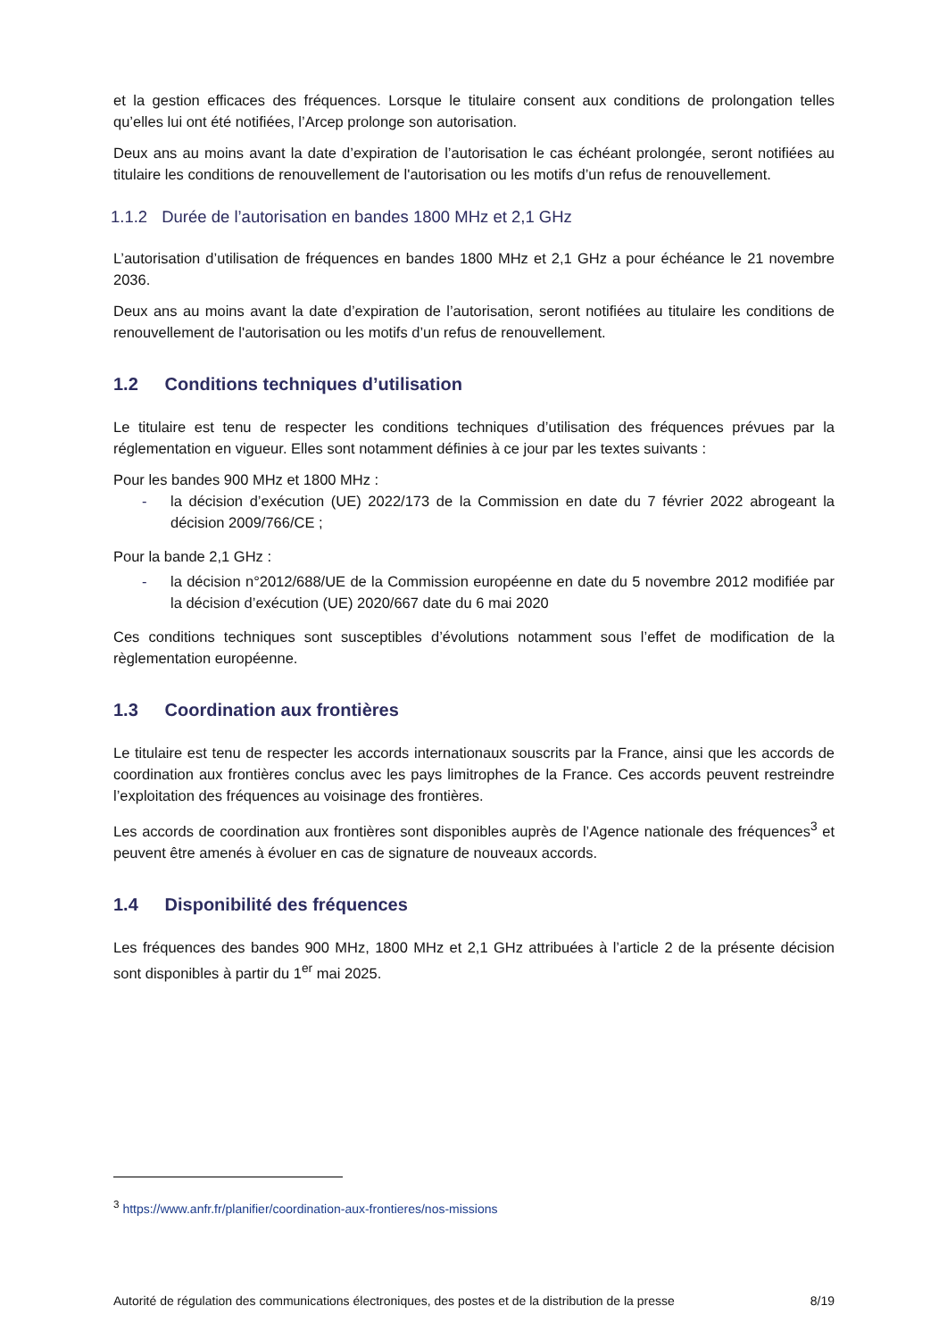et la gestion efficaces des fréquences. Lorsque le titulaire consent aux conditions de prolongation telles qu’elles lui ont été notifiées, l’Arcep prolonge son autorisation.
Deux ans au moins avant la date d’expiration de l’autorisation le cas échéant prolongée, seront notifiées au titulaire les conditions de renouvellement de l'autorisation ou les motifs d’un refus de renouvellement.
1.1.2 Durée de l’autorisation en bandes 1800 MHz et 2,1 GHz
L’autorisation d’utilisation de fréquences en bandes 1800 MHz et 2,1 GHz a pour échéance le 21 novembre 2036.
Deux ans au moins avant la date d’expiration de l’autorisation, seront notifiées au titulaire les conditions de renouvellement de l'autorisation ou les motifs d’un refus de renouvellement.
1.2 Conditions techniques d’utilisation
Le titulaire est tenu de respecter les conditions techniques d’utilisation des fréquences prévues par la réglementation en vigueur. Elles sont notamment définies à ce jour par les textes suivants :
Pour les bandes 900 MHz et 1800 MHz :
- la décision d’exécution (UE) 2022/173 de la Commission en date du 7 février 2022 abrogeant la décision 2009/766/CE ;
Pour la bande 2,1 GHz :
- la décision n°2012/688/UE de la Commission européenne en date du 5 novembre 2012 modifiée par la décision d’exécution (UE) 2020/667 date du 6 mai 2020
Ces conditions techniques sont susceptibles d’évolutions notamment sous l’effet de modification de la règlementation européenne.
1.3 Coordination aux frontières
Le titulaire est tenu de respecter les accords internationaux souscrits par la France, ainsi que les accords de coordination aux frontières conclus avec les pays limitrophes de la France. Ces accords peuvent restreindre l’exploitation des fréquences au voisinage des frontières.
Les accords de coordination aux frontières sont disponibles auprès de l’Agence nationale des fréquences<sup>3</sup> et peuvent être amenés à évoluer en cas de signature de nouveaux accords.
1.4 Disponibilité des fréquences
Les fréquences des bandes 900 MHz, 1800 MHz et 2,1 GHz attribuées à l’article 2 de la présente décision sont disponibles à partir du 1<sup>er</sup> mai 2025.
<sup>3</sup> https://www.anfr.fr/planifier/coordination-aux-frontieres/nos-missions
Autorité de régulation des communications électroniques, des postes et de la distribution de la presse 8/19